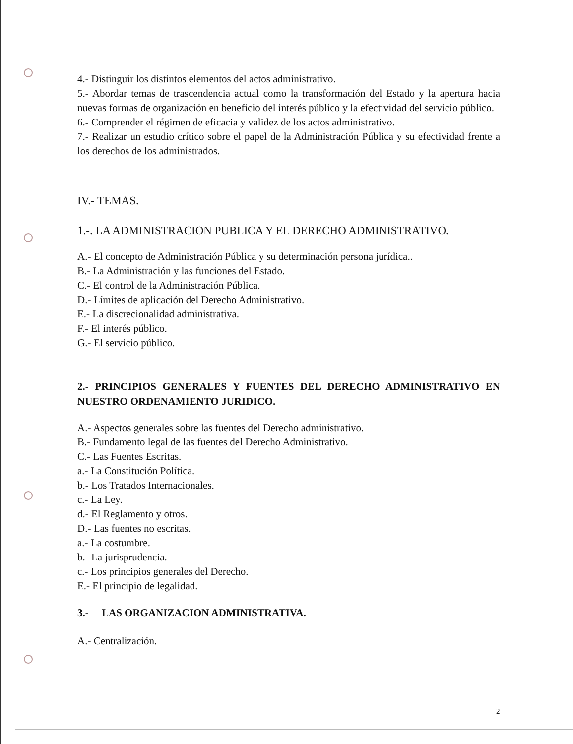4.- Distinguir los distintos elementos del actos administrativo.
5.- Abordar temas de trascendencia actual como la transformación del Estado y la apertura hacia nuevas formas de organización en beneficio del interés público y la efectividad del servicio público.
6.- Comprender el régimen de eficacia y validez de los actos administrativo.
7.- Realizar un estudio crítico sobre el papel de la Administración Pública y su efectividad frente a los derechos de los administrados.
IV.- TEMAS.
1.-. LA ADMINISTRACION PUBLICA Y EL DERECHO ADMINISTRATIVO.
A.- El concepto de Administración Pública y su determinación persona jurídica..
B.- La Administración y las funciones del Estado.
C.- El control de la Administración Pública.
D.- Límites de aplicación del Derecho Administrativo.
E.- La discrecionalidad administrativa.
F.- El interés público.
G.- El servicio público.
2.- PRINCIPIOS GENERALES Y FUENTES DEL DERECHO ADMINISTRATIVO EN NUESTRO ORDENAMIENTO JURIDICO.
A.- Aspectos generales sobre las fuentes del Derecho administrativo.
B.- Fundamento legal de las fuentes del Derecho Administrativo.
C.- Las Fuentes Escritas.
a.- La Constitución Política.
b.- Los Tratados Internacionales.
c.- La Ley.
d.- El Reglamento y otros.
D.- Las fuentes no escritas.
a.- La costumbre.
b.- La jurisprudencia.
c.- Los principios generales del Derecho.
E.- El principio de legalidad.
3.- LAS ORGANIZACION ADMINISTRATIVA.
A.- Centralización.
2